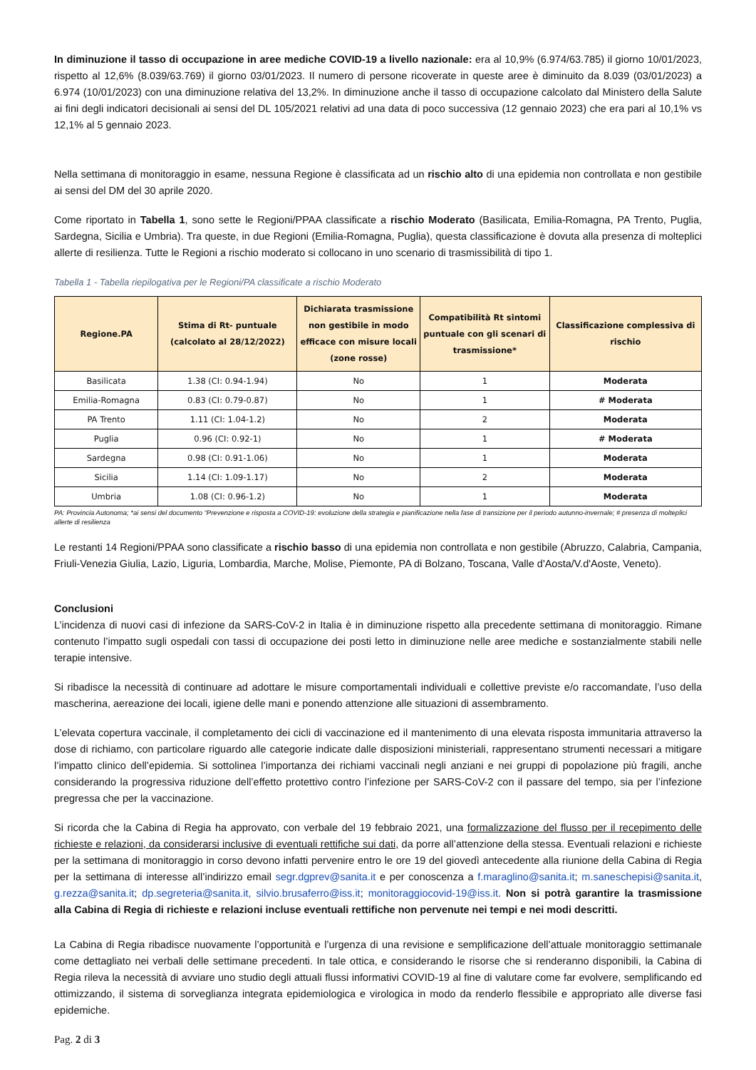In diminuzione il tasso di occupazione in aree mediche COVID-19 a livello nazionale: era al 10,9% (6.974/63.785) il giorno 10/01/2023, rispetto al 12,6% (8.039/63.769) il giorno 03/01/2023. Il numero di persone ricoverate in queste aree è diminuito da 8.039 (03/01/2023) a 6.974 (10/01/2023) con una diminuzione relativa del 13,2%. In diminuzione anche il tasso di occupazione calcolato dal Ministero della Salute ai fini degli indicatori decisionali ai sensi del DL 105/2021 relativi ad una data di poco successiva (12 gennaio 2023) che era pari al 10,1% vs 12,1% al 5 gennaio 2023.
Nella settimana di monitoraggio in esame, nessuna Regione è classificata ad un rischio alto di una epidemia non controllata e non gestibile ai sensi del DM del 30 aprile 2020.
Come riportato in Tabella 1, sono sette le Regioni/PPAA classificate a rischio Moderato (Basilicata, Emilia-Romagna, PA Trento, Puglia, Sardegna, Sicilia e Umbria). Tra queste, in due Regioni (Emilia-Romagna, Puglia), questa classificazione è dovuta alla presenza di molteplici allerte di resilienza. Tutte le Regioni a rischio moderato si collocano in uno scenario di trasmissibilità di tipo 1.
Tabella 1 - Tabella riepilogativa per le Regioni/PA classificate a rischio Moderato
| Regione.PA | Stima di Rt- puntuale (calcolato al 28/12/2022) | Dichiarata trasmissione non gestibile in modo efficace con misure locali (zone rosse) | Compatibilità Rt sintomi puntuale con gli scenari di trasmissione* | Classificazione complessiva di rischio |
| --- | --- | --- | --- | --- |
| Basilicata | 1.38 (CI: 0.94-1.94) | No | 1 | Moderata |
| Emilia-Romagna | 0.83 (CI: 0.79-0.87) | No | 1 | # Moderata |
| PA Trento | 1.11 (CI: 1.04-1.2) | No | 2 | Moderata |
| Puglia | 0.96 (CI: 0.92-1) | No | 1 | # Moderata |
| Sardegna | 0.98 (CI: 0.91-1.06) | No | 1 | Moderata |
| Sicilia | 1.14 (CI: 1.09-1.17) | No | 2 | Moderata |
| Umbria | 1.08 (CI: 0.96-1.2) | No | 1 | Moderata |
PA: Provincia Autonoma; *ai sensi del documento “Prevenzione e risposta a COVID-19: evoluzione della strategia e pianificazione nella fase di transizione per il periodo autunno-invernale; # presenza di molteplici allerte di resilienza
Le restanti 14 Regioni/PPAA sono classificate a rischio basso di una epidemia non controllata e non gestibile (Abruzzo, Calabria, Campania, Friuli-Venezia Giulia, Lazio, Liguria, Lombardia, Marche, Molise, Piemonte, PA di Bolzano, Toscana, Valle d'Aosta/V.d'Aoste, Veneto).
Conclusioni
L’incidenza di nuovi casi di infezione da SARS-CoV-2 in Italia è in diminuzione rispetto alla precedente settimana di monitoraggio. Rimane contenuto l’impatto sugli ospedali con tassi di occupazione dei posti letto in diminuzione nelle aree mediche e sostanzialmente stabili nelle terapie intensive.
Si ribadisce la necessità di continuare ad adottare le misure comportamentali individuali e collettive previste e/o raccomandate, l’uso della mascherina, aereazione dei locali, igiene delle mani e ponendo attenzione alle situazioni di assembramento.
L’elevata copertura vaccinale, il completamento dei cicli di vaccinazione ed il mantenimento di una elevata risposta immunitaria attraverso la dose di richiamo, con particolare riguardo alle categorie indicate dalle disposizioni ministeriali, rappresentano strumenti necessari a mitigare l’impatto clinico dell’epidemia. Si sottolinea l’importanza dei richiami vaccinali negli anziani e nei gruppi di popolazione più fragili, anche considerando la progressiva riduzione dell’effetto protettivo contro l’infezione per SARS-CoV-2 con il passare del tempo, sia per l’infezione pregressa che per la vaccinazione.
Si ricorda che la Cabina di Regia ha approvato, con verbale del 19 febbraio 2021, una formalizzazione del flusso per il recepimento delle richieste e relazioni, da considerarsi inclusive di eventuali rettifiche sui dati, da porre all’attenzione della stessa. Eventuali relazioni e richieste per la settimana di monitoraggio in corso devono infatti pervenire entro le ore 19 del giovedì antecedente alla riunione della Cabina di Regia per la settimana di interesse all’indirizzo email segr.dgprev@sanita.it e per conoscenza a f.maraglino@sanita.it; m.saneschepisi@sanita.it, g.rezza@sanita.it; dp.segreteria@sanita.it, silvio.brusaferro@iss.it; monitoraggiocovid-19@iss.it. Non si potrà garantire la trasmissione alla Cabina di Regia di richieste e relazioni incluse eventuali rettifiche non pervenute nei tempi e nei modi descritti.
La Cabina di Regia ribadisce nuovamente l’opportunità e l’urgenza di una revisione e semplificazione dell’attuale monitoraggio settimanale come dettagliato nei verbali delle settimane precedenti. In tale ottica, e considerando le risorse che si renderanno disponibili, la Cabina di Regia rileva la necessità di avviare uno studio degli attuali flussi informativi COVID-19 al fine di valutare come far evolvere, semplificando ed ottimizzando, il sistema di sorveglianza integrata epidemiologica e virologica in modo da renderlo flessibile e appropriato alle diverse fasi epidemiche.
Pag. 2 di 3